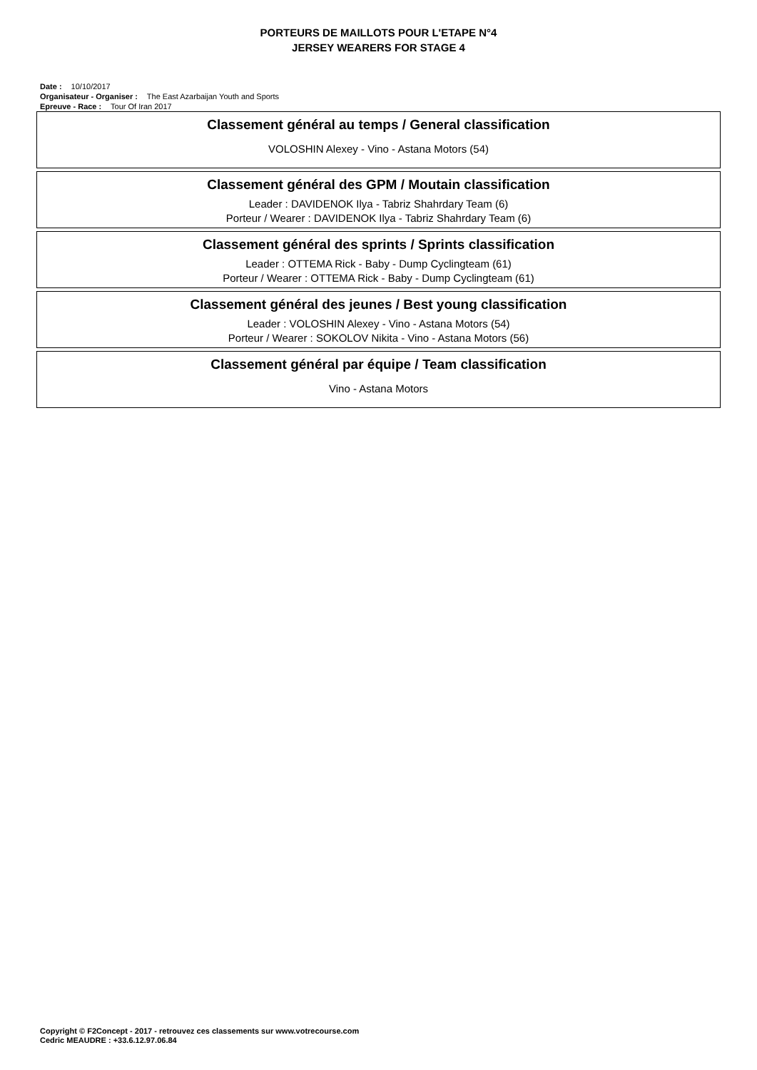PORTEURS DE MAILLOTS POUR L'ETAPE N°4
JERSEY WEARERS FOR STAGE 4
Date : 10/10/2017
Organisateur - Organiser : The East Azarbaijan Youth and Sports
Epreuve - Race : Tour Of Iran 2017
Classement général au temps / General classification
VOLOSHIN Alexey - Vino - Astana Motors (54)
Classement général des GPM / Moutain classification
Leader : DAVIDENOK Ilya - Tabriz Shahrdary Team (6)
Porteur / Wearer : DAVIDENOK Ilya - Tabriz Shahrdary Team (6)
Classement général des sprints / Sprints classification
Leader : OTTEMA Rick - Baby - Dump Cyclingteam (61)
Porteur / Wearer : OTTEMA Rick - Baby - Dump Cyclingteam (61)
Classement général des jeunes / Best young classification
Leader : VOLOSHIN Alexey - Vino - Astana Motors (54)
Porteur / Wearer : SOKOLOV Nikita - Vino - Astana Motors (56)
Classement général par équipe / Team classification
Vino - Astana Motors
Copyright © F2Concept - 2017 - retrouvez ces classements sur www.votrecourse.com
Cedric MEAUDRE : +33.6.12.97.06.84